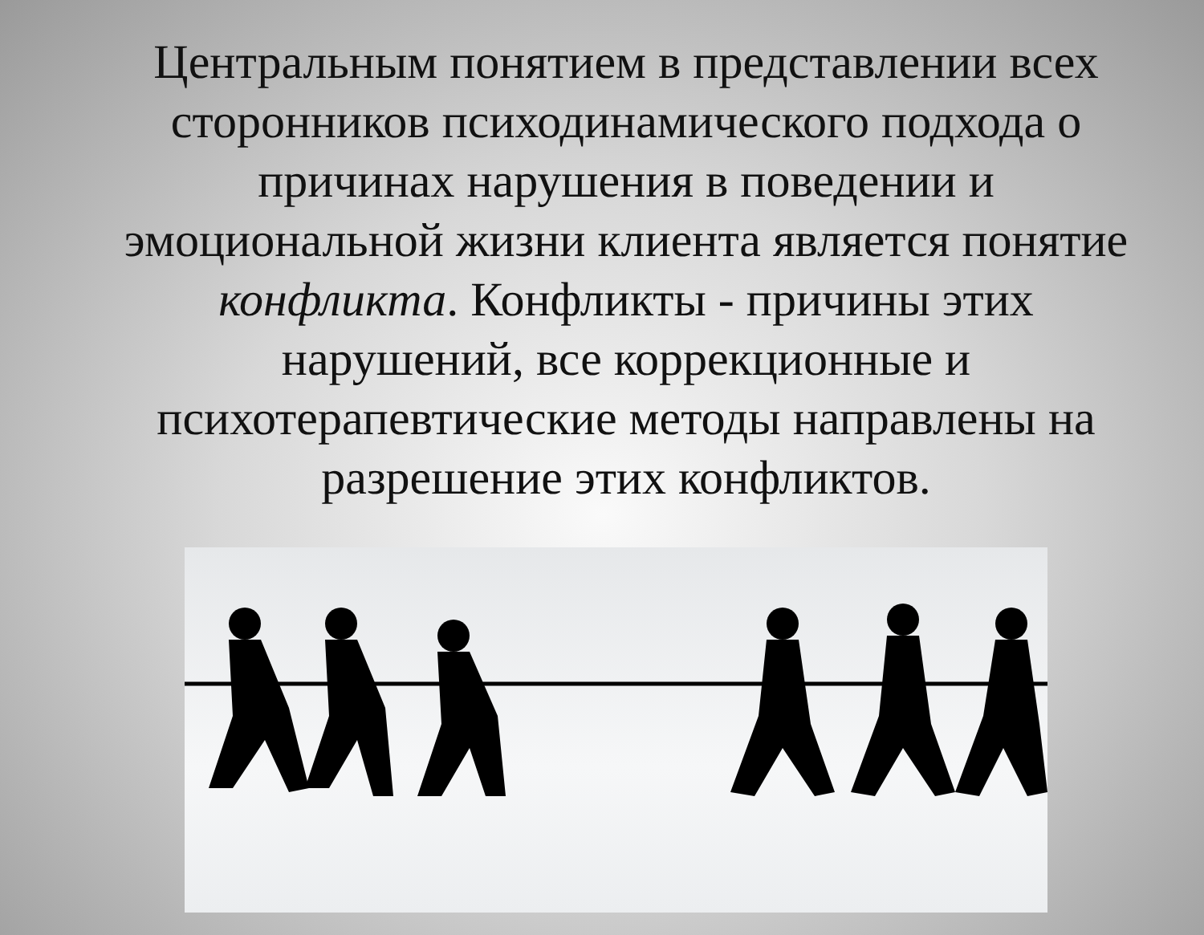Центральным понятием в представлении всех сторонников психодинамического подхода о причинах нарушения в поведении и эмоциональной жизни клиента является понятие конфликта. Конфликты - причины этих нарушений, все коррекционные и психотерапевтические методы направлены на разрешение этих конфликтов.